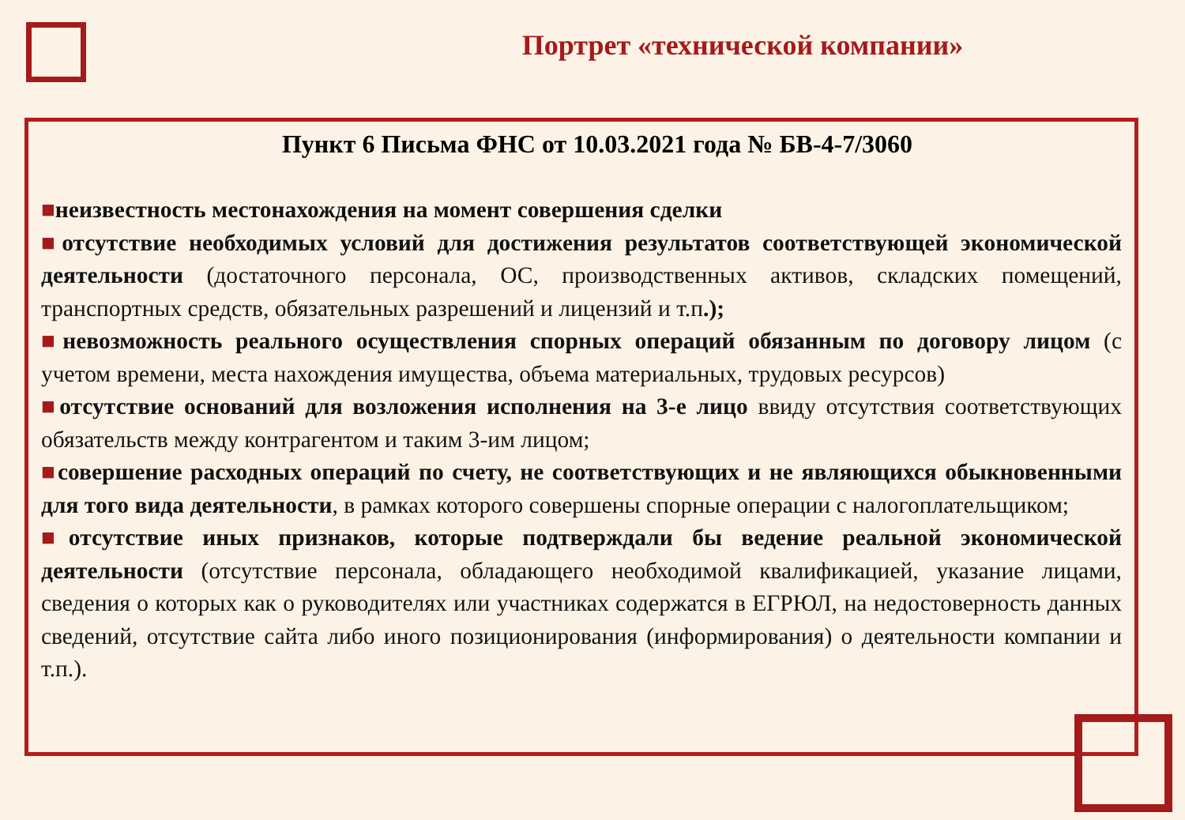Портрет «технической компании»
Пункт 6 Письма ФНС от 10.03.2021 года № БВ-4-7/3060
■неизвестность местонахождения на момент совершения сделки
■отсутствие необходимых условий для достижения результатов соответствующей экономической деятельности (достаточного персонала, ОС, производственных активов, складских помещений, транспортных средств, обязательных разрешений и лицензий и т.п.);
■невозможность реального осуществления спорных операций обязанным по договору лицом (с учетом времени, места нахождения имущества, объема материальных, трудовых ресурсов)
■отсутствие оснований для возложения исполнения на 3-е лицо ввиду отсутствия соответствующих обязательств между контрагентом и таким 3-им лицом;
■совершение расходных операций по счету, не соответствующих и не являющихся обыкновенными для того вида деятельности, в рамках которого совершены спорные операции с налогоплательщиком;
■отсутствие иных признаков, которые подтверждали бы ведение реальной экономической деятельности (отсутствие персонала, обладающего необходимой квалификацией, указание лицами, сведения о которых как о руководителях или участниках содержатся в ЕГРЮЛ, на недостоверность данных сведений, отсутствие сайта либо иного позиционирования (информирования) о деятельности компании и т.п.).